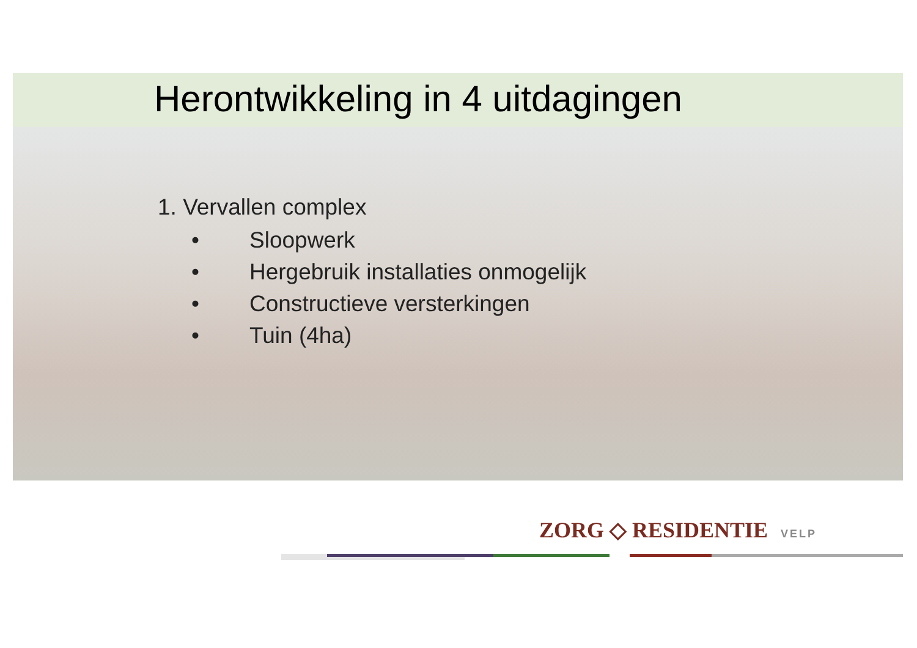Herontwikkeling in 4 uitdagingen
1. Vervallen complex
• Sloopwerk
• Hergebruik installaties onmogelijk
• Constructieve versterkingen
• Tuin (4ha)
ZORG ◇ RESIDENTIE VELP